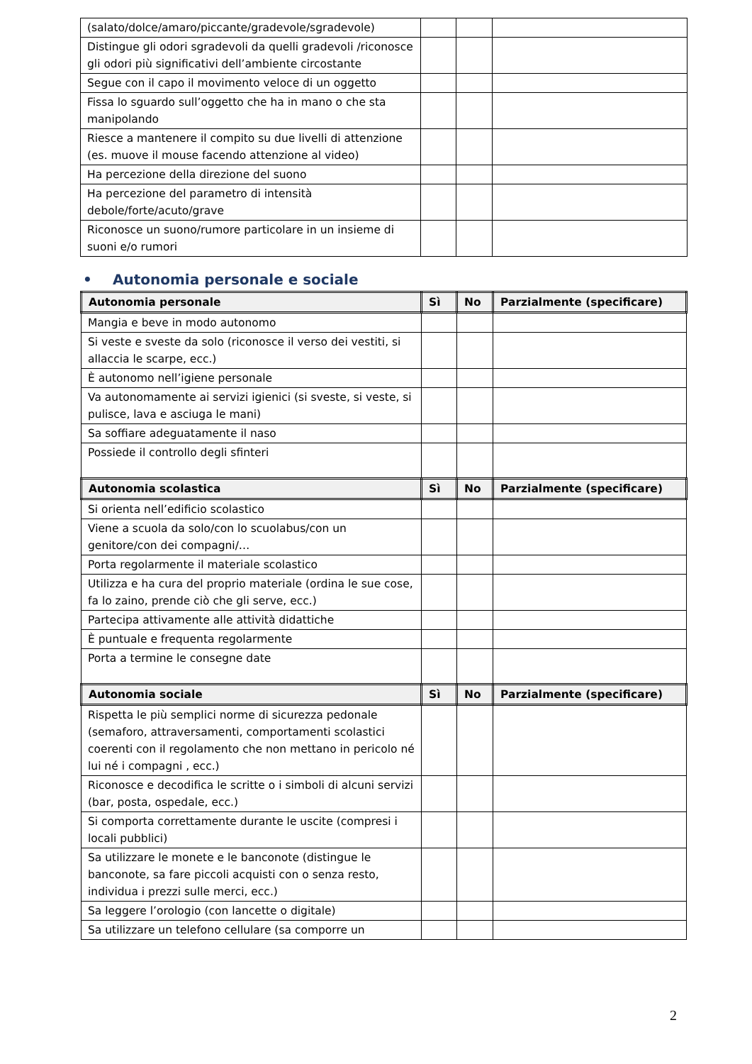| (salato/dolce/amaro/piccante/gradevole/sgradevole) | | | |
| Distingue gli odori sgradevoli da quelli gradevoli /riconosce gli odori più significativi dell’ambiente circostante | | | |
| Segue con il capo il movimento veloce di un oggetto | | | |
| Fissa lo sguardo sull’oggetto che ha in mano o che sta manipolando | | | |
| Riesce a mantenere il compito su due livelli di attenzione (es. muove il mouse facendo attenzione al video) | | | |
| Ha percezione della direzione del suono | | | |
| Ha percezione del parametro di intensità debole/forte/acuto/grave | | | |
| Riconosce un suono/rumore particolare in un insieme di suoni e/o rumori | | | |
• Autonomia personale e sociale
| Autonomia personale | Sì | No | Parzialmente (specificare) |
| --- | --- | --- | --- |
| Mangia e beve in modo autonomo | | | |
| Si veste e sveste da solo (riconosce il verso dei vestiti, si allaccia le scarpe, ecc.) | | | |
| È autonomo nell’igiene personale | | | |
| Va autonomamente ai servizi igienici (si sveste, si veste, si pulisce, lava e asciuga le mani) | | | |
| Sa soffiare adeguatamente il naso | | | |
| Possiede il controllo degli sfinteri | | | |
| Autonomia scolastica | Sì | No | Parzialmente (specificare) |
| Si orienta nell’edificio scolastico | | | |
| Viene a scuola da solo/con lo scuolabus/con un genitore/con dei compagni/… | | | |
| Porta regolarmente il materiale scolastico | | | |
| Utilizza e ha cura del proprio materiale (ordina le sue cose, fa lo zaino, prende ciò che gli serve, ecc.) | | | |
| Partecipa attivamente alle attività didattiche | | | |
| È puntuale e frequenta regolarmente | | | |
| Porta a termine le consegne date | | | |
| Autonomia sociale | Sì | No | Parzialmente (specificare) |
| Rispetta le più semplici norme di sicurezza pedonale (semaforo, attraversamenti, comportamenti scolastici coerenti con il regolamento che non mettano in pericolo né lui né i compagni , ecc.) | | | |
| Riconosce e decodifica le scritte o i simboli di alcuni servizi (bar, posta, ospedale, ecc.) | | | |
| Si comporta correttamente durante le uscite (compresi i locali pubblici) | | | |
| Sa utilizzare le monete e le banconote (distingue le banconote, sa fare piccoli acquisti con o senza resto, individua i prezzi sulle merci, ecc.) | | | |
| Sa leggere l’orologio (con lancette o digitale) | | | |
| Sa utilizzare un telefono cellulare (sa comporre un | | | |
2